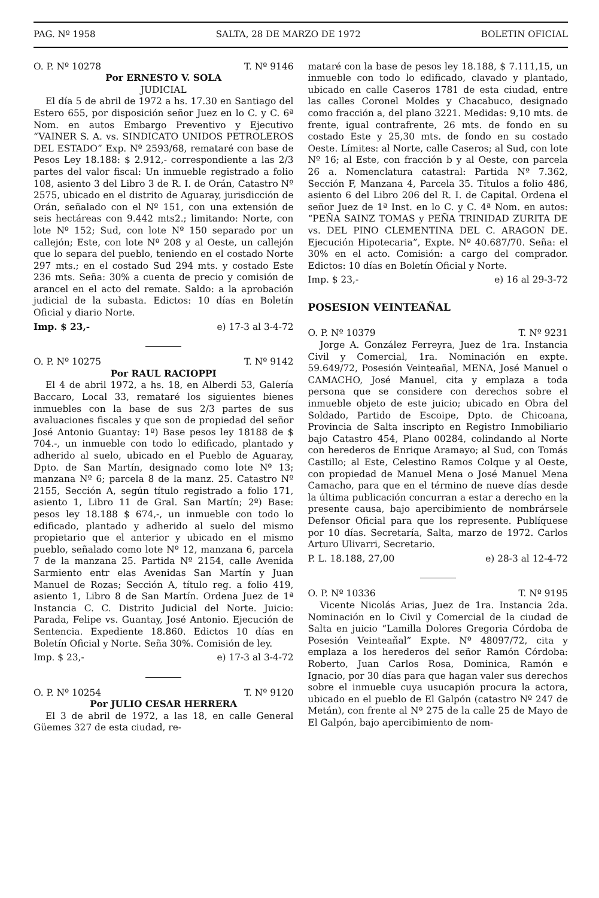PAG. Nº 1958 SALTA, 28 DE MARZO DE 1972 BOLETIN OFICIAL
O. P. Nº 10278 T. Nº 9146
Por ERNESTO V. SOLA
JUDICIAL
El día 5 de abril de 1972 a hs. 17.30 en Santiago del Estero 655, por disposición señor Juez en lo C. y C. 6ª Nom. en autos Embargo Preventivo y Ejecutivo “VAINER S. A. vs. SINDICATO UNIDOS PETROLEROS DEL ESTADO” Exp. Nº 2593/68, remataré con base de Pesos Ley 18.188: $ 2.912,- correspondiente a las 2/3 partes del valor fiscal: Un inmueble registrado a folio 108, asiento 3 del Libro 3 de R. I. de Orán, Catastro Nº 2575, ubicado en el distrito de Aguaray, jurisdicción de Orán, señalado con el Nº 151, con una extensión de seis hectáreas con 9.442 mts2.; limitando: Norte, con lote Nº 152; Sud, con lote Nº 150 separado por un callejón; Este, con lote Nº 208 y al Oeste, un callejón que lo separa del pueblo, teniendo en el costado Norte 297 mts.; en el costado Sud 294 mts. y costado Este 236 mts. Seña: 30% a cuenta de precio y comisión de arancel en el acto del remate. Saldo: a la aprobación judicial de la subasta. Edictos: 10 días en Boletín Oficial y diario Norte.
Imp. $ 23,- e) 17-3 al 3-4-72
O. P. Nº 10275 T. Nº 9142
Por RAUL RACIOPPI
El 4 de abril 1972, a hs. 18, en Alberdi 53, Galería Baccaro, Local 33, remataré los siguientes bienes inmuebles con la base de sus 2/3 partes de sus avaluaciones fiscales y que son de propiedad del señor José Antonio Guantay: 1º) Base pesos ley 18188 de $ 704.-, un inmueble con todo lo edificado, plantado y adherido al suelo, ubicado en el Pueblo de Aguaray, Dpto. de San Martín, designado como lote Nº 13; manzana Nº 6; parcela 8 de la manz. 25. Catastro Nº 2155, Sección A, según título registrado a folio 171, asiento 1, Libro 11 de Gral. San Martín; 2º) Base: pesos ley 18.188 $ 674,-, un inmueble con todo lo edificado, plantado y adherido al suelo del mismo propietario que el anterior y ubicado en el mismo pueblo, señalado como lote Nº 12, manzana 6, parcela 7 de la manzana 25. Partida Nº 2154, calle Avenida Sarmiento entr elas Avenidas San Martín y Juan Manuel de Rozas; Sección A, título reg. a folio 419, asiento 1, Libro 8 de San Martín. Ordena Juez de 1ª Instancia C. C. Distrito Judicial del Norte. Juicio: Parada, Felipe vs. Guantay, José Antonio. Ejecución de Sentencia. Expediente 18.860. Edictos 10 días en Boletín Oficial y Norte. Seña 30%. Comisión de ley.
Imp. $ 23,- e) 17-3 al 3-4-72
O. P. Nº 10254 T. Nº 9120
Por JULIO CESAR HERRERA
El 3 de abril de 1972, a las 18, en calle General Güemes 327 de esta ciudad, re-
mataré con la base de pesos ley 18.188, $ 7.111,15, un inmueble con todo lo edificado, clavado y plantado, ubicado en calle Caseros 1781 de esta ciudad, entre las calles Coronel Moldes y Chacabuco, designado como fracción a, del plano 3221. Medidas: 9,10 mts. de frente, igual contrafrente, 26 mts. de fondo en su costado Este y 25,30 mts. de fondo en su costado Oeste. Límites: al Norte, calle Caseros; al Sud, con lote Nº 16; al Este, con fracción b y al Oeste, con parcela 26 a. Nomenclatura catastral: Partida Nº 7.362, Sección F, Manzana 4, Parcela 35. Títulos a folio 486, asiento 6 del Libro 206 del R. I. de Capital. Ordena el señor Juez de 1ª Inst. en lo C. y C. 4ª Nom. en autos: “PEÑA SAINZ TOMAS y PEÑA TRINIDAD ZURITA DE vs. DEL PINO CLEMENTINA DEL C. ARAGON DE. Ejecución Hipotecaria”, Expte. Nº 40.687/70. Seña: el 30% en el acto. Comisión: a cargo del comprador. Edictos: 10 días en Boletín Oficial y Norte.
Imp. $ 23,- e) 16 al 29-3-72
POSESION VEINTEAÑAL
O. P. Nº 10379 T. Nº 9231
Jorge A. González Ferreyra, Juez de 1ra. Instancia Civil y Comercial, 1ra. Nominación en expte. 59.649/72, Posesión Veinteañal, MENA, José Manuel o CAMACHO, José Manuel, cita y emplaza a toda persona que se considere con derechos sobre el inmueble objeto de este juicio; ubicado en Obra del Soldado, Partido de Escoipe, Dpto. de Chicoana, Provincia de Salta inscripto en Registro Inmobiliario bajo Catastro 454, Plano 00284, colindando al Norte con herederos de Enrique Aramayo; al Sud, con Tomás Castillo; al Este, Celestino Ramos Colque y al Oeste, con propiedad de Manuel Mena o José Manuel Mena Camacho, para que en el término de nueve días desde la última publicación concurran a estar a derecho en la presente causa, bajo apercibimiento de nombrársele Defensor Oficial para que los represente. Publíquese por 10 días. Secretaría, Salta, marzo de 1972. Carlos Arturo Ulivarri, Secretario.
P. L. 18.188, 27,00 e) 28-3 al 12-4-72
O. P. Nº 10336 T. Nº 9195
Vicente Nicolás Arias, Juez de 1ra. Instancia 2da. Nominación en lo Civil y Comercial de la ciudad de Salta en juicio “Lamilla Dolores Gregoria Córdoba de Posesión Veinteañal” Expte. Nº 48097/72, cita y emplaza a los herederos del señor Ramón Córdoba: Roberto, Juan Carlos Rosa, Dominica, Ramón e Ignacio, por 30 días para que hagan valer sus derechos sobre el inmueble cuya usucapión procura la actora, ubicado en el pueblo de El Galpón (catastro Nº 247 de Metán), con frente al Nº 275 de la calle 25 de Mayo de El Galpón, bajo apercibimiento de nom-